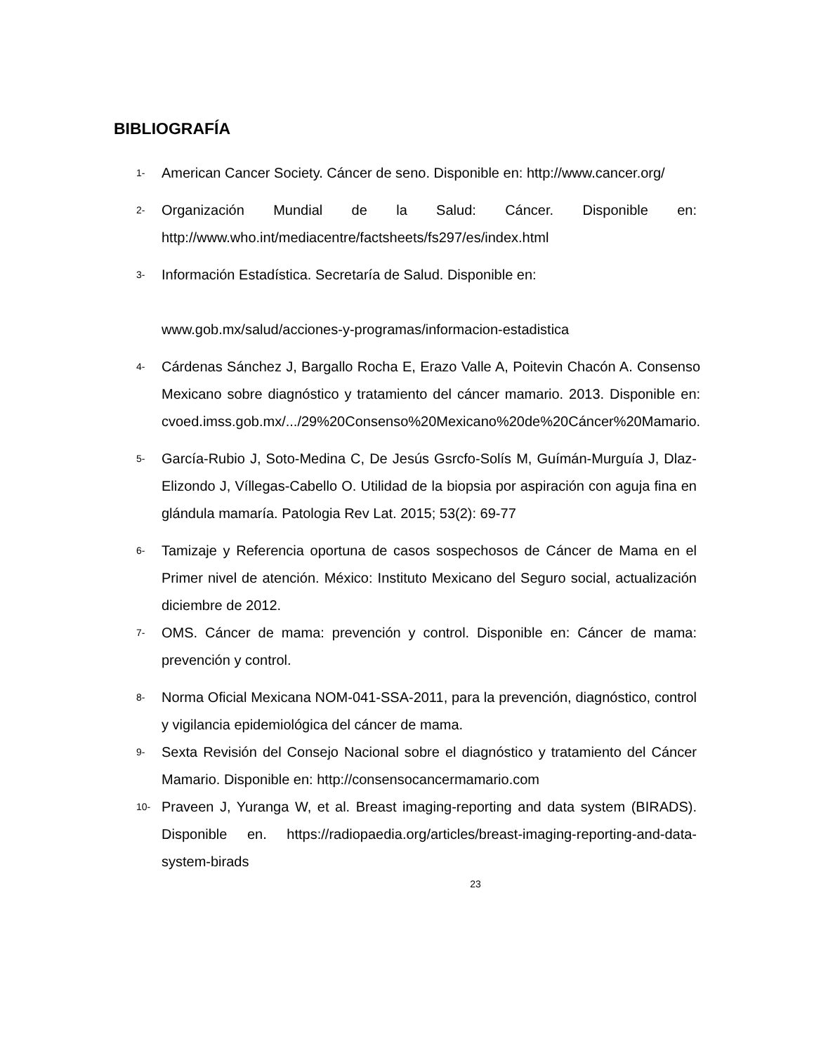BIBLIOGRAFÍA
1-
American Cancer Society. Cáncer de seno. Disponible en: http://www.cancer.org/
2-
Organización Mundial de la Salud: Cáncer. Disponible en: http://www.who.int/mediacentre/factsheets/fs297/es/index.html
3-
Información Estadística. Secretaría de Salud. Disponible en:
www.gob.mx/salud/acciones-y-programas/informacion-estadistica
4-
Cárdenas Sánchez J, Bargallo Rocha E, Erazo Valle A, Poitevin Chacón A. Consenso Mexicano sobre diagnóstico y tratamiento del cáncer mamario. 2013. Disponible en: cvoed.imss.gob.mx/.../29%20Consenso%20Mexicano%20de%20Cáncer%20Mamario.
5-
García-Rubio J, Soto-Medina C, De Jesús Gsrcfo-Solís M, Guímán-Murguía J, Dlaz-Elizondo J, Víllegas-Cabello O. Utilidad de la biopsia por aspiración con aguja fina en glándula mamaría. Patologia Rev Lat. 2015; 53(2): 69-77
6-
Tamizaje y Referencia oportuna de casos sospechosos de Cáncer de Mama en el Primer nivel de atención. México: Instituto Mexicano del Seguro social, actualización diciembre de 2012.
7-
OMS. Cáncer de mama: prevención y control. Disponible en: Cáncer de mama: prevención y control.
8-
Norma Oficial Mexicana NOM-041-SSA-2011, para la prevención, diagnóstico, control y vigilancia epidemiológica del cáncer de mama.
9-
Sexta Revisión del Consejo Nacional sobre el diagnóstico y tratamiento del Cáncer Mamario. Disponible en: http://consensocancermamario.com
10-
Praveen J, Yuranga W, et al. Breast imaging-reporting and data system (BIRADS). Disponible en. https://radiopaedia.org/articles/breast-imaging-reporting-and-data-system-birads
23